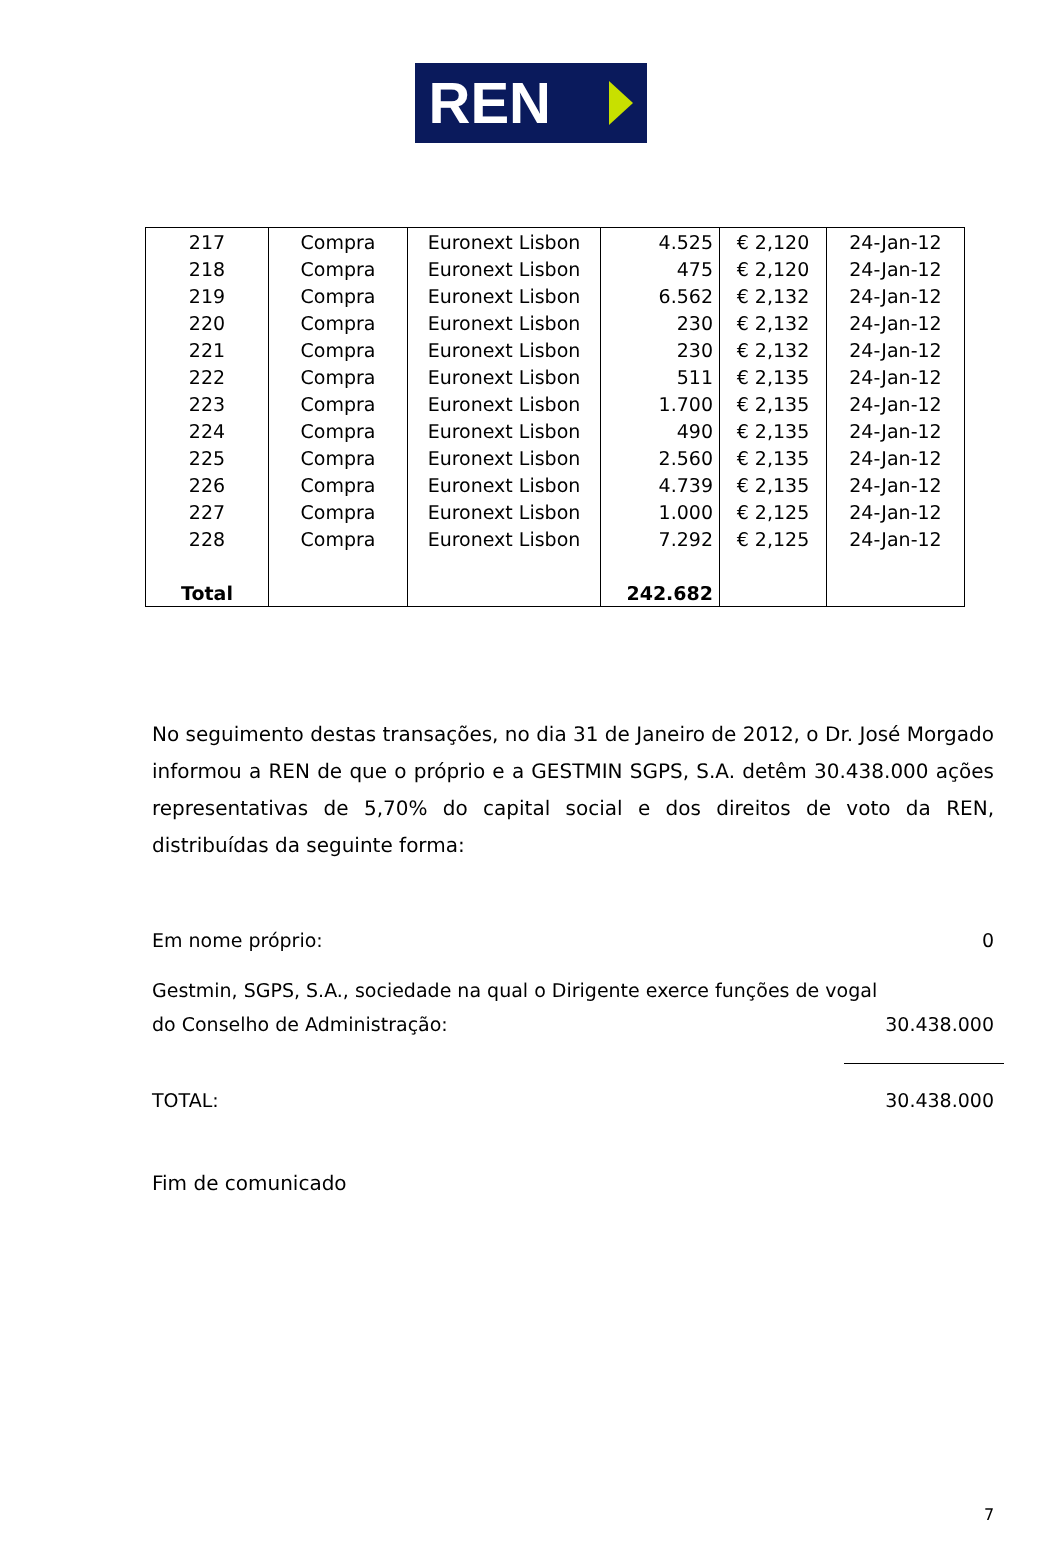REN
| 217 | Compra | Euronext Lisbon | 4.525 | € 2,120 | 24-Jan-12 |
| 218 | Compra | Euronext Lisbon | 475 | € 2,120 | 24-Jan-12 |
| 219 | Compra | Euronext Lisbon | 6.562 | € 2,132 | 24-Jan-12 |
| 220 | Compra | Euronext Lisbon | 230 | € 2,132 | 24-Jan-12 |
| 221 | Compra | Euronext Lisbon | 230 | € 2,132 | 24-Jan-12 |
| 222 | Compra | Euronext Lisbon | 511 | € 2,135 | 24-Jan-12 |
| 223 | Compra | Euronext Lisbon | 1.700 | € 2,135 | 24-Jan-12 |
| 224 | Compra | Euronext Lisbon | 490 | € 2,135 | 24-Jan-12 |
| 225 | Compra | Euronext Lisbon | 2.560 | € 2,135 | 24-Jan-12 |
| 226 | Compra | Euronext Lisbon | 4.739 | € 2,135 | 24-Jan-12 |
| 227 | Compra | Euronext Lisbon | 1.000 | € 2,125 | 24-Jan-12 |
| 228 | Compra | Euronext Lisbon | 7.292 | € 2,125 | 24-Jan-12 |
| Total | | | 242.682 | | |
No seguimento destas transações, no dia 31 de Janeiro de 2012, o Dr. José Morgado informou a REN de que o próprio e a GESTMIN SGPS, S.A. detêm 30.438.000 ações representativas de 5,70% do capital social e dos direitos de voto da REN, distribuídas da seguinte forma:
Em nome próprio: 0
Gestmin, SGPS, S.A., sociedade na qual o Dirigente exerce funções de vogal
do Conselho de Administração: 30.438.000
TOTAL: 30.438.000
Fim de comunicado
7